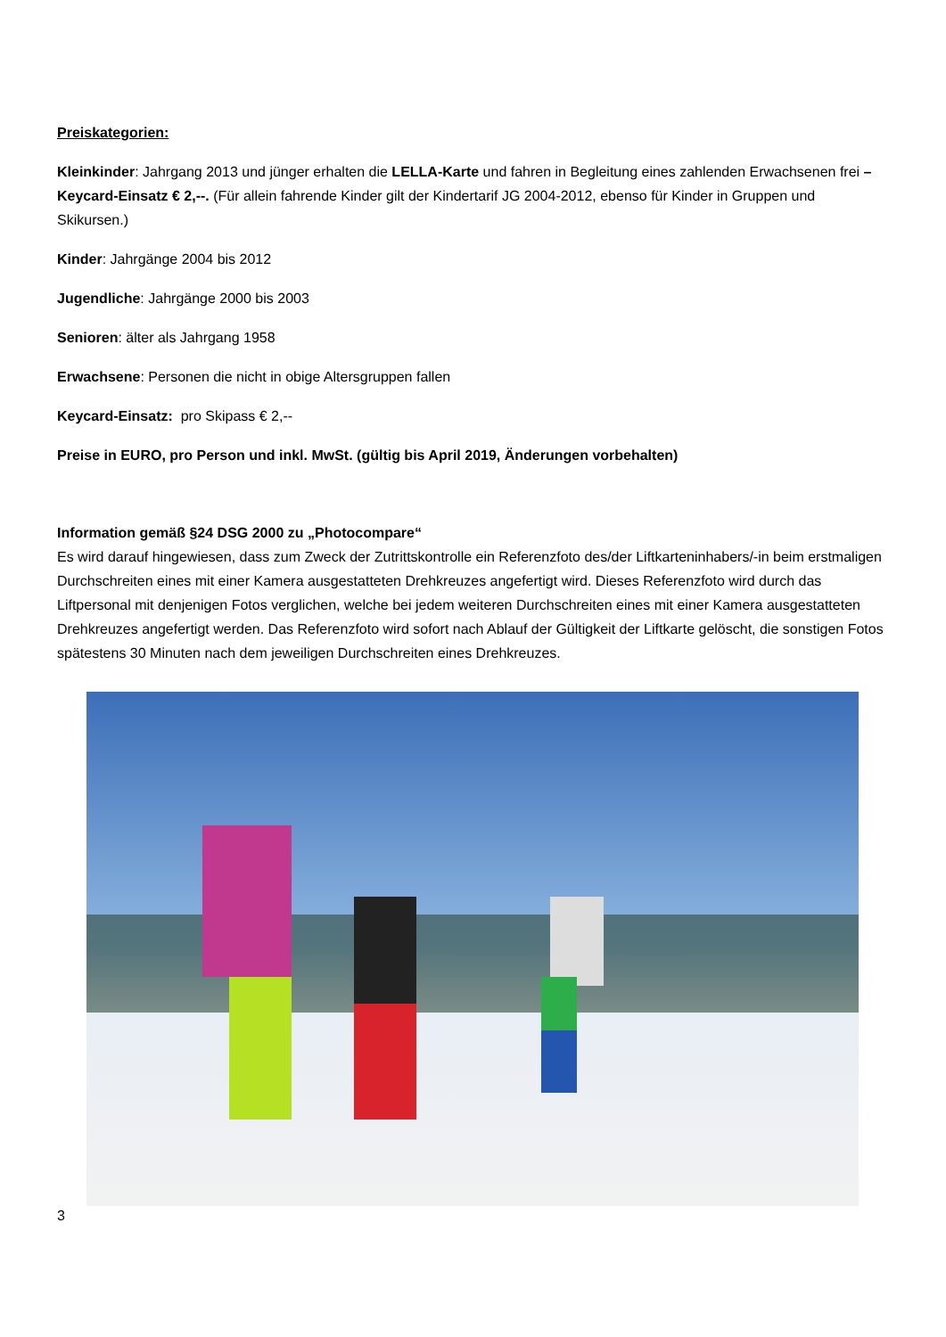Preiskategorien:
Kleinkinder: Jahrgang 2013 und jünger erhalten die LELLA-Karte und fahren in Begleitung eines zahlenden Erwachsenen frei – Keycard-Einsatz € 2,--. (Für allein fahrende Kinder gilt der Kindertarif JG 2004-2012, ebenso für Kinder in Gruppen und Skikursen.)
Kinder: Jahrgänge 2004 bis 2012
Jugendliche: Jahrgänge 2000 bis 2003
Senioren: älter als Jahrgang 1958
Erwachsene: Personen die nicht in obige Altersgruppen fallen
Keycard-Einsatz: pro Skipass € 2,--
Preise in EURO, pro Person und inkl. MwSt. (gültig bis April 2019, Änderungen vorbehalten)
Information gemäß §24 DSG 2000 zu „Photocompare“
Es wird darauf hingewiesen, dass zum Zweck der Zutrittskontrolle ein Referenzfoto des/der Liftkarteninhabers/-in beim erstmaligen Durchschreiten eines mit einer Kamera ausgestatteten Drehkreuzes angefertigt wird. Dieses Referenzfoto wird durch das Liftpersonal mit denjenigen Fotos verglichen, welche bei jedem weiteren Durchschreiten eines mit einer Kamera ausgestatteten Drehkreuzes angefertigt werden. Das Referenzfoto wird sofort nach Ablauf der Gültigkeit der Liftkarte gelöscht, die sonstigen Fotos spätestens 30 Minuten nach dem jeweiligen Durchschreiten eines Drehkreuzes.
3